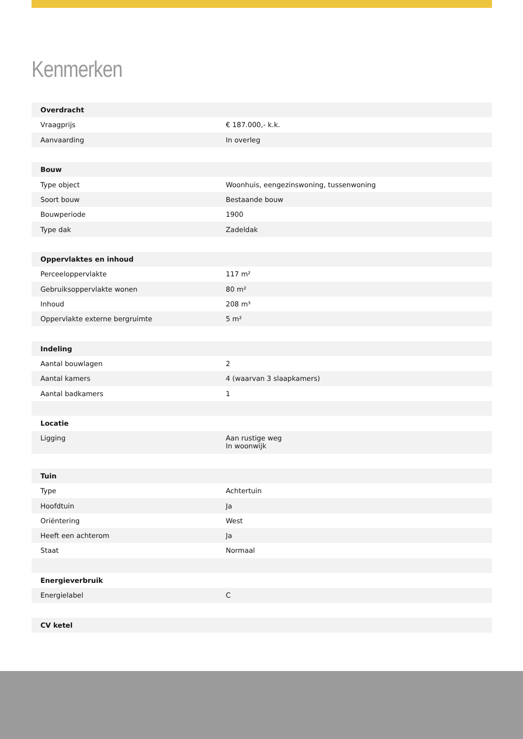Kenmerken
| Overdracht | |
| --- | --- |
| Vraagprijs | € 187.000,- k.k. |
| Aanvaarding | In overleg |
| Bouw | |
| Type object | Woonhuis, eengezinswoning, tussenwoning |
| Soort bouw | Bestaande bouw |
| Bouwperiode | 1900 |
| Type dak | Zadeldak |
| Oppervlaktes en inhoud | |
| Perceeloppervlakte | 117 m² |
| Gebruiksoppervlakte wonen | 80 m² |
| Inhoud | 208 m³ |
| Oppervlakte externe bergruimte | 5 m² |
| Indeling | |
| Aantal bouwlagen | 2 |
| Aantal kamers | 4 (waarvan 3 slaapkamers) |
| Aantal badkamers | 1 |
| Locatie | |
| Ligging | Aan rustige weg In woonwijk |
| Tuin | |
| Type | Achtertuin |
| Hoofdtuin | Ja |
| Oriëntering | West |
| Heeft een achterom | Ja |
| Staat | Normaal |
| Energieverbruik | |
| Energielabel | C |
| CV ketel | |